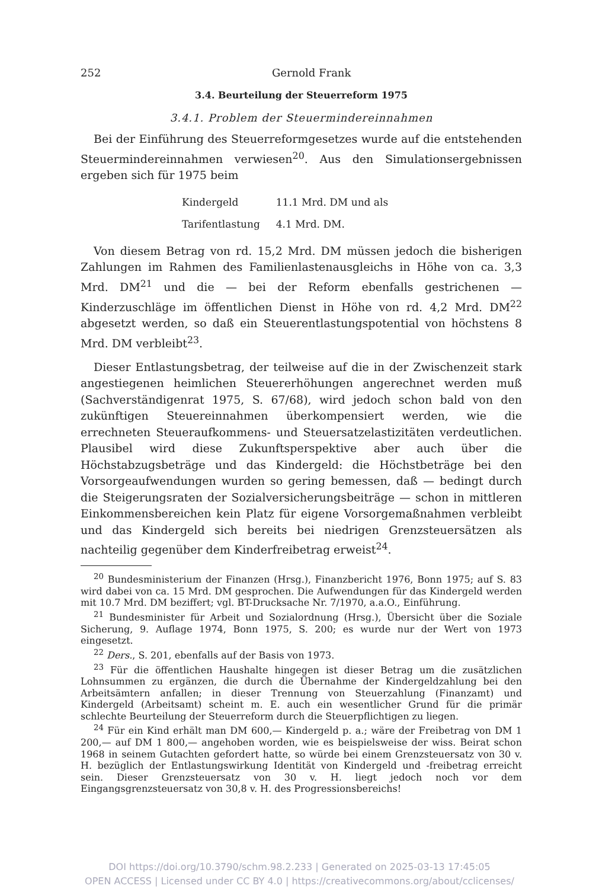252 Gernold Frank
3.4. Beurteilung der Steuerreform 1975
3.4.1. Problem der Steuermindereinnahmen
Bei der Einführung des Steuerreformgesetzes wurde auf die entstehenden Steuermindereinnahmen verwiesen<sup>20</sup>. Aus den Simulationsergebnissen ergeben sich für 1975 beim
| Kindergeld | 11.1 Mrd. DM und als |
| Tarifentlastung | 4.1 Mrd. DM. |
Von diesem Betrag von rd. 15,2 Mrd. DM müssen jedoch die bisherigen Zahlungen im Rahmen des Familienlastenausgleichs in Höhe von ca. 3,3 Mrd. DM<sup>21</sup> und die — bei der Reform ebenfalls gestrichenen — Kinderzuschläge im öffentlichen Dienst in Höhe von rd. 4,2 Mrd. DM<sup>22</sup> abgesetzt werden, so daß ein Steuerentlastungspotential von höchstens 8 Mrd. DM verbleibt<sup>23</sup>.
Dieser Entlastungsbetrag, der teilweise auf die in der Zwischenzeit stark angestiegenen heimlichen Steuererhöhungen angerechnet werden muß (Sachverständigenrat 1975, S. 67/68), wird jedoch schon bald von den zukünftigen Steuereinnahmen überkompensiert werden, wie die errechneten Steueraufkommens- und Steuersatzelastizitäten verdeutlichen. Plausibel wird diese Zukunftsperspektive aber auch über die Höchstabzugsbeträge und das Kindergeld: die Höchstbeträge bei den Vorsorgeaufwendungen wurden so gering bemessen, daß — bedingt durch die Steigerungsraten der Sozialversicherungsbeiträge — schon in mittleren Einkommensbereichen kein Platz für eigene Vorsorgemaßnahmen verbleibt und das Kindergeld sich bereits bei niedrigen Grenzsteuersätzen als nachteilig gegenüber dem Kinderfreibetrag erweist<sup>24</sup>.
<sup>20</sup> Bundesministerium der Finanzen (Hrsg.), Finanzbericht 1976, Bonn 1975; auf S. 83 wird dabei von ca. 15 Mrd. DM gesprochen. Die Aufwendungen für das Kindergeld werden mit 10.7 Mrd. DM beziffert; vgl. BT-Drucksache Nr. 7/1970, a.a.O., Einführung.
<sup>21</sup> Bundesminister für Arbeit und Sozialordnung (Hrsg.), Übersicht über die Soziale Sicherung, 9. Auflage 1974, Bonn 1975, S. 200; es wurde nur der Wert von 1973 eingesetzt.
<sup>22</sup> Ders., S. 201, ebenfalls auf der Basis von 1973.
<sup>23</sup> Für die öffentlichen Haushalte hingegen ist dieser Betrag um die zusätzlichen Lohnsummen zu ergänzen, die durch die Übernahme der Kindergeldzahlung bei den Arbeitsämtern anfallen; in dieser Trennung von Steuerzahlung (Finanzamt) und Kindergeld (Arbeitsamt) scheint m. E. auch ein wesentlicher Grund für die primär schlechte Beurteilung der Steuerreform durch die Steuerpflichtigen zu liegen.
<sup>24</sup> Für ein Kind erhält man DM 600,— Kindergeld p. a.; wäre der Freibetrag von DM 1 200,— auf DM 1 800,— angehoben worden, wie es beispielsweise der wiss. Beirat schon 1968 in seinem Gutachten gefordert hatte, so würde bei einem Grenzsteuersatz von 30 v. H. bezüglich der Entlastungswirkung Identität von Kindergeld und -freibetrag erreicht sein. Dieser Grenzsteuersatz von 30 v. H. liegt jedoch noch vor dem Eingangsgrenzsteuersatz von 30,8 v. H. des Progressionsbereichs!
DOI https://doi.org/10.3790/schm.98.2.233 | Generated on 2025-03-13 17:45:05
OPEN ACCESS | Licensed under CC BY 4.0 | https://creativecommons.org/about/cclicenses/